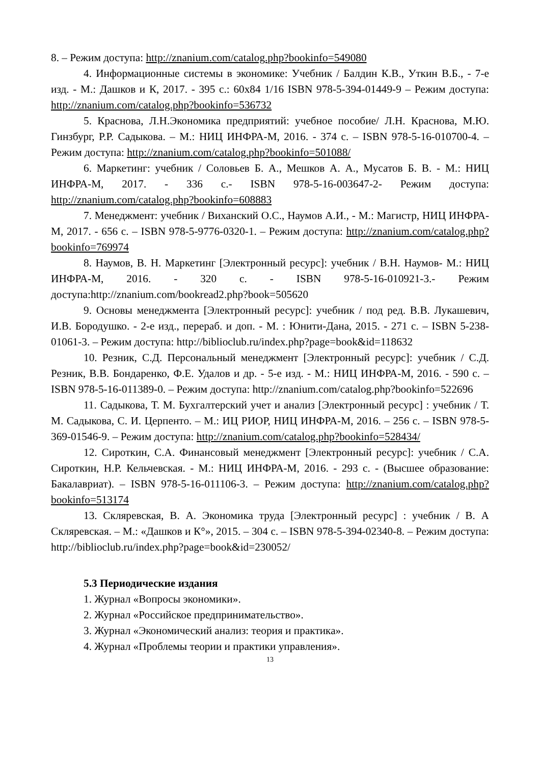8. – Режим доступа: http://znanium.com/catalog.php?bookinfo=549080
4. Информационные системы в экономике: Учебник / Балдин К.В., Уткин В.Б., - 7-е изд. - М.: Дашков и К, 2017. - 395 с.: 60x84 1/16 ISBN 978-5-394-01449-9 – Режим доступа: http://znanium.com/catalog.php?bookinfo=536732
5. Краснова, Л.Н.Экономика предприятий: учебное пособие/ Л.Н. Краснова, М.Ю. Гинзбург, Р.Р. Садыкова. – М.: НИЦ ИНФРА-М, 2016. - 374 с. – ISBN 978-5-16-010700-4. – Режим доступа: http://znanium.com/catalog.php?bookinfo=501088/
6. Маркетинг: учебник / Соловьев Б. А., Мешков А. А., Мусатов Б. В. - М.: НИЦ ИНФРА-М, 2017. - 336 с.- ISBN 978-5-16-003647-2- Режим доступа: http://znanium.com/catalog.php?bookinfo=608883
7. Менеджмент: учебник / Виханский О.С., Наумов А.И., - М.: Магистр, НИЦ ИНФРА-М, 2017. - 656 с. – ISBN 978-5-9776-0320-1. – Режим доступа: http://znanium.com/catalog.php?bookinfo=769974
8. Наумов, В. Н. Маркетинг [Электронный ресурс]: учебник / В.Н. Наумов- М.: НИЦ ИНФРА-М, 2016. - 320 с. - ISBN 978-5-16-010921-3.- Режим доступа:http://znanium.com/bookread2.php?book=505620
9. Основы менеджмента [Электронный ресурс]: учебник / под ред. В.В. Лукашевич, И.В. Бородушко. - 2-е изд., перераб. и доп. - М. : Юнити-Дана, 2015. - 271 с. – ISBN 5-238-01061-3. – Режим доступа: http://biblioclub.ru/index.php?page=book&id=118632
10. Резник, С.Д. Персональный менеджмент [Электронный ресурс]: учебник / С.Д. Резник, В.В. Бондаренко, Ф.Е. Удалов и др. - 5-е изд. - М.: НИЦ ИНФРА-М, 2016. - 590 с. – ISBN 978-5-16-011389-0. – Режим доступа: http://znanium.com/catalog.php?bookinfo=522696
11. Садыкова, Т. М. Бухгалтерский учет и анализ [Электронный ресурс] : учебник / Т. М. Садыкова, С. И. Церпенто. – М.: ИЦ РИОР, НИЦ ИНФРА-М, 2016. – 256 с. – ISBN 978-5-369-01546-9. – Режим доступа: http://znanium.com/catalog.php?bookinfo=528434/
12. Сироткин, С.А. Финансовый менеджмент [Электронный ресурс]: учебник / С.А. Сироткин, Н.Р. Кельчевская. - М.: НИЦ ИНФРА-М, 2016. - 293 с. - (Высшее образование: Бакалавриат). – ISBN 978-5-16-011106-3. – Режим доступа: http://znanium.com/catalog.php?bookinfo=513174
13. Скляревская, В. А. Экономика труда [Электронный ресурс] : учебник / В. А Скляревская. – М.: «Дашков и К°», 2015. – 304 с. – ISBN 978-5-394-02340-8. – Режим доступа: http://biblioclub.ru/index.php?page=book&id=230052/
5.3 Периодические издания
1. Журнал «Вопросы экономики».
2. Журнал «Российское предпринимательство».
3. Журнал «Экономический анализ: теория и практика».
4. Журнал «Проблемы теории и практики управления».
13